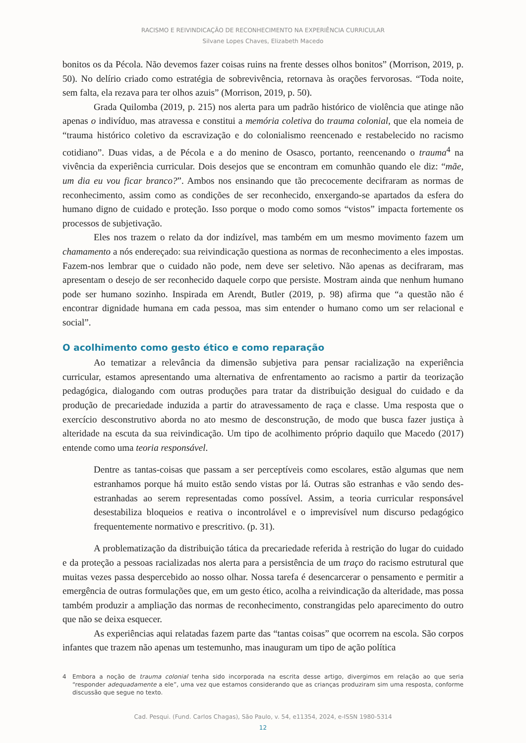RACISMO E REIVINDICAÇÃO DE RECONHECIMENTO NA EXPERIÊNCIA CURRICULAR
Silvane Lopes Chaves, Elizabeth Macedo
bonitos os da Pécola. Não devemos fazer coisas ruins na frente desses olhos bonitos” (Morrison, 2019, p. 50). No delírio criado como estratégia de sobrevivência, retornava às orações fervorosas. “Toda noite, sem falta, ela rezava para ter olhos azuis” (Morrison, 2019, p. 50).
Grada Quilomba (2019, p. 215) nos alerta para um padrão histórico de violência que atinge não apenas o indivíduo, mas atravessa e constitui a memória coletiva do trauma colonial, que ela nomeia de “trauma histórico coletivo da escravização e do colonialismo reencenado e restabelecido no racismo cotidiano”. Duas vidas, a de Pécola e a do menino de Osasco, portanto, reencenando o trauma<sup>4</sup> na vivência da experiência curricular. Dois desejos que se encontram em comunhão quando ele diz: “mãe, um dia eu vou ficar branco?”. Ambos nos ensinando que tão precocemente decifraram as normas de reconhecimento, assim como as condições de ser reconhecido, enxergando-se apartados da esfera do humano digno de cuidado e proteção. Isso porque o modo como somos “vistos” impacta fortemente os processos de subjetivação.
Eles nos trazem o relato da dor indizível, mas também em um mesmo movimento fazem um chamamento a nós endereçado: sua reivindicação questiona as normas de reconhecimento a eles impostas. Fazem-nos lembrar que o cuidado não pode, nem deve ser seletivo. Não apenas as decifraram, mas apresentam o desejo de ser reconhecido daquele corpo que persiste. Mostram ainda que nenhum humano pode ser humano sozinho. Inspirada em Arendt, Butler (2019, p. 98) afirma que “a questão não é encontrar dignidade humana em cada pessoa, mas sim entender o humano como um ser relacional e social”.
O acolhimento como gesto ético e como reparação
Ao tematizar a relevância da dimensão subjetiva para pensar racialização na experiência curricular, estamos apresentando uma alternativa de enfrentamento ao racismo a partir da teorização pedagógica, dialogando com outras produções para tratar da distribuição desigual do cuidado e da produção de precariedade induzida a partir do atravessamento de raça e classe. Uma resposta que o exercício desconstrutivo aborda no ato mesmo de desconstrução, de modo que busca fazer justiça à alteridade na escuta da sua reivindicação. Um tipo de acolhimento próprio daquilo que Macedo (2017) entende como uma teoria responsável.
Dentre as tantas-coisas que passam a ser perceptíveis como escolares, estão algumas que nem estranhamos porque há muito estão sendo vistas por lá. Outras são estranhas e vão sendo des-estranhadas ao serem representadas como possível. Assim, a teoria curricular responsável desestabiliza bloqueios e reativa o incontrolável e o imprevisível num discurso pedagógico frequentemente normativo e prescritivo. (p. 31).
A problematização da distribuição tática da precariedade referida à restrição do lugar do cuidado e da proteção a pessoas racializadas nos alerta para a persistência de um traço do racismo estrutural que muitas vezes passa despercebido ao nosso olhar. Nossa tarefa é desencarcerar o pensamento e permitir a emergência de outras formulações que, em um gesto ético, acolha a reivindicação da alteridade, mas possa também produzir a ampliação das normas de reconhecimento, constrangidas pelo aparecimento do outro que não se deixa esquecer.
As experiências aqui relatadas fazem parte das “tantas coisas” que ocorrem na escola. São corpos infantes que trazem não apenas um testemunho, mas inauguram um tipo de ação política
4 Embora a noção de trauma colonial tenha sido incorporada na escrita desse artigo, divergimos em relação ao que seria “responder adequadamente a ele”, uma vez que estamos considerando que as crianças produziram sim uma resposta, conforme discussão que segue no texto.
Cad. Pesqui. (Fund. Carlos Chagas), São Paulo, v. 54, e11354, 2024, e-ISSN 1980-5314
12